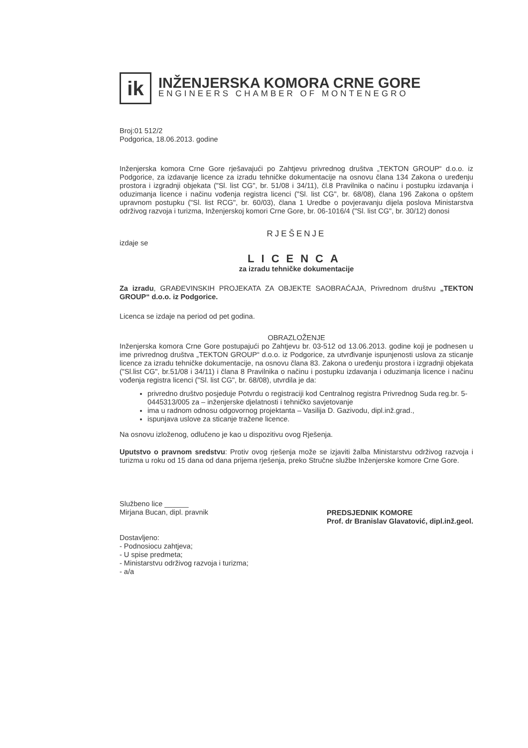ik
INŽENJERSKA KOMORA CRNE GORE
ENGINEERS CHAMBER OF MONTENEGRO
Broj:01 512/2
Podgorica, 18.06.2013. godine
Inženjerska komora Crne Gore rješavajući po Zahtjevu privrednog društva „TEKTON GROUP“ d.o.o. iz Podgorice, za izdavanje licence za izradu tehničke dokumentacije na osnovu člana 134 Zakona o uređenju prostora i izgradnji objekata ("Sl. list CG", br. 51/08 i 34/11), čl.8 Pravilnika o načinu i postupku izdavanja i oduzimanja licence i načinu vođenja registra licenci ("Sl. list CG", br. 68/08), člana 196 Zakona o opštem upravnom postupku ("Sl. list RCG", br. 60/03), člana 1 Uredbe o povjeravanju dijela poslova Ministarstva održivog razvoja i turizma, Inženjerskoj komori Crne Gore, br. 06-1016/4 ("Sl. list CG", br. 30/12) donosi
RJEŠENJE
izdaje se
LICENCA
za izradu tehničke dokumentacije
Za izradu, GRAĐEVINSKIH PROJEKATA ZA OBJEKTE SAOBRAĆAJA, Privrednom društvu „TEKTON GROUP“ d.o.o. iz Podgorice.
Licenca se izdaje na period od pet godina.
OBRAZLOŽENJE
Inženjerska komora Crne Gore postupajući po Zahtjevu br. 03-512 od 13.06.2013. godine koji je podnesen u ime privrednog društva „TEKTON GROUP“ d.o.o. iz Podgorice, za utvrđivanje ispunjenosti uslova za sticanje licence za izradu tehničke dokumentacije, na osnovu člana 83. Zakona o uređenju prostora i izgradnji objekata ("Sl.list CG", br.51/08 i 34/11) i člana 8 Pravilnika o načinu i postupku izdavanja i oduzimanja licence i načinu vođenja registra licenci ("Sl. list CG", br. 68/08), utvrdila je da:
privredno društvo posjeduje Potvrdu o registraciji kod Centralnog registra Privrednog Suda reg.br. 5-0445313/005 za – inženjerske djelatnosti i tehničko savjetovanje
ima u radnom odnosu odgovornog projektanta – Vasilija D. Gazivodu, dipl.inž.grad.,
ispunjava uslove za sticanje tražene licence.
Na osnovu izloženog, odlučeno je kao u dispozitivu ovog Rješenja.
Uputstvo o pravnom sredstvu: Protiv ovog rješenja može se izjaviti žalba Ministarstvu održivog razvoja i turizma u roku od 15 dana od dana prijema rješenja, preko Stručne službe Inženjerske komore Crne Gore.
Službeno lice ______
Mirjana Bucan, dipl. pravnik
Dostavljeno:
- Podnosiocu zahtjeva;
- U spise predmeta;
- Ministarstvu održivog razvoja i turizma;
- a/a
PREDSJEDNIK KOMORE
Prof. dr Branislav Glavatović, dipl.inž.geol.